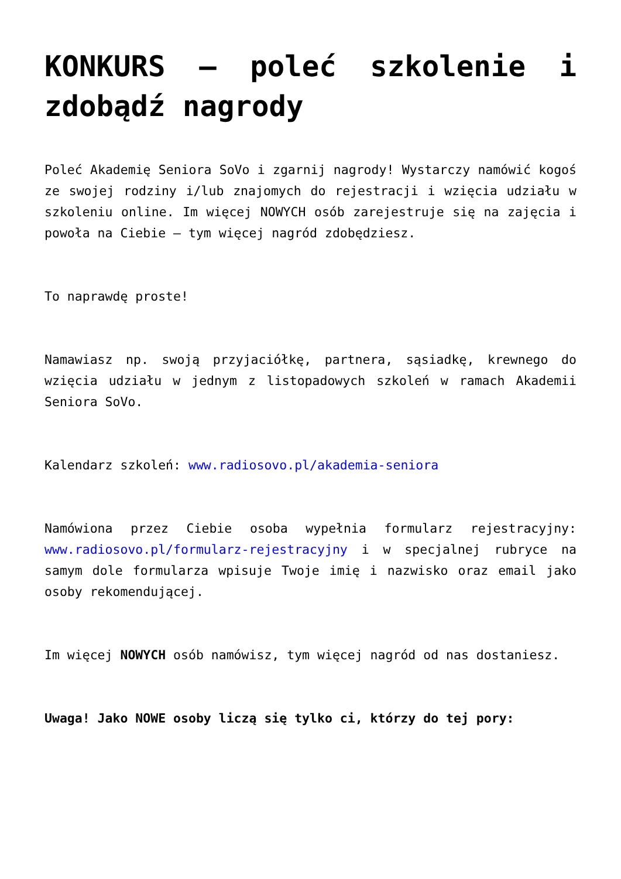KONKURS – poleć szkolenie i zdobądź nagrody
Poleć Akademię Seniora SoVo i zgarnij nagrody! Wystarczy namówić kogoś ze swojej rodziny i/lub znajomych do rejestracji i wzięcia udziału w szkoleniu online. Im więcej NOWYCH osób zarejestruje się na zajęcia i powoła na Ciebie – tym więcej nagród zdobędziesz.
To naprawdę proste!
Namawiasz np. swoją przyjaciółkę, partnera, sąsiadkę, krewnego do wzięcia udziału w jednym z listopadowych szkoleń w ramach Akademii Seniora SoVo.
Kalendarz szkoleń: www.radiosovo.pl/akademia-seniora
Namówiona przez Ciebie osoba wypełnia formularz rejestracyjny: www.radiosovo.pl/formularz-rejestracyjny i w specjalnej rubryce na samym dole formularza wpisuje Twoje imię i nazwisko oraz email jako osoby rekomendującej.
Im więcej NOWYCH osób namówisz, tym więcej nagród od nas dostaniesz.
Uwaga! Jako NOWE osoby liczą się tylko ci, którzy do tej pory: